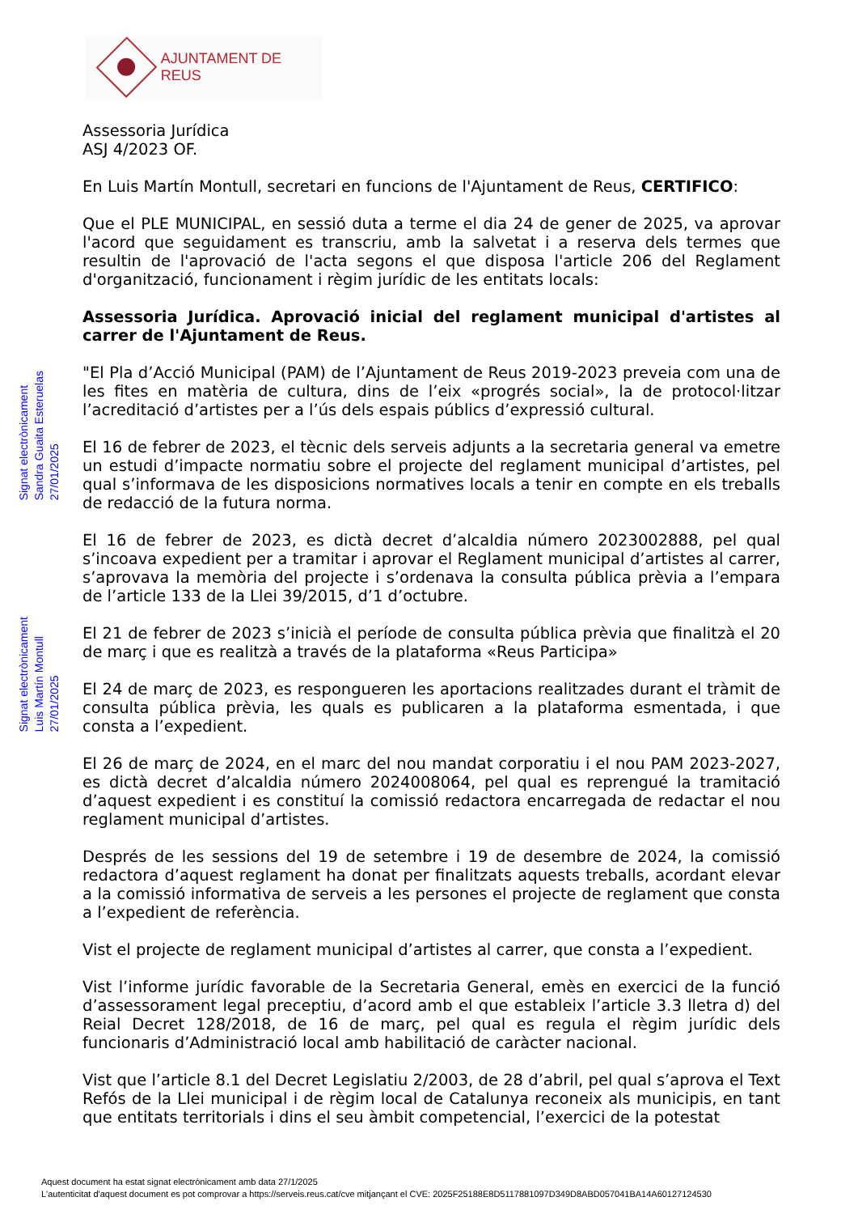AJUNTAMENT DE REUS
Signat electrònicament
Sandra Guaita Esteruelas
27/01/2025
Signat electrònicament
Luis Martín Montull
27/01/2025
Assessoria Jurídica
ASJ 4/2023 OF.
En Luis Martín Montull, secretari en funcions de l'Ajuntament de Reus, CERTIFICO:
Que el PLE MUNICIPAL, en sessió duta a terme el dia 24 de gener de 2025, va aprovar l'acord que seguidament es transcriu, amb la salvetat i a reserva dels termes que resultin de l'aprovació de l'acta segons el que disposa l'article 206 del Reglament d'organització, funcionament i règim jurídic de les entitats locals:
Assessoria Jurídica. Aprovació inicial del reglament municipal d'artistes al carrer de l'Ajuntament de Reus.
"El Pla d’Acció Municipal (PAM) de l’Ajuntament de Reus 2019-2023 preveia com una de les fites en matèria de cultura, dins de l’eix «progrés social», la de protocol·litzar l’acreditació d’artistes per a l’ús dels espais públics d’expressió cultural.
El 16 de febrer de 2023, el tècnic dels serveis adjunts a la secretaria general va emetre un estudi d’impacte normatiu sobre el projecte del reglament municipal d’artistes, pel qual s’informava de les disposicions normatives locals a tenir en compte en els treballs de redacció de la futura norma.
El 16 de febrer de 2023, es dictà decret d’alcaldia número 2023002888, pel qual s’incoava expedient per a tramitar i aprovar el Reglament municipal d’artistes al carrer, s’aprovava la memòria del projecte i s’ordenava la consulta pública prèvia a l’empara de l’article 133 de la Llei 39/2015, d’1 d’octubre.
El 21 de febrer de 2023 s’inicià el període de consulta pública prèvia que finalitzà el 20 de març i que es realitzà a través de la plataforma «Reus Participa»
El 24 de març de 2023, es respongueren les aportacions realitzades durant el tràmit de consulta pública prèvia, les quals es publicaren a la plataforma esmentada, i que consta a l’expedient.
El 26 de març de 2024, en el marc del nou mandat corporatiu i el nou PAM 2023-2027, es dictà decret d’alcaldia número 2024008064, pel qual es reprengué la tramitació d’aquest expedient i es constituí la comissió redactora encarregada de redactar el nou reglament municipal d’artistes.
Després de les sessions del 19 de setembre i 19 de desembre de 2024, la comissió redactora d’aquest reglament ha donat per finalitzats aquests treballs, acordant elevar a la comissió informativa de serveis a les persones el projecte de reglament que consta a l’expedient de referència.
Vist el projecte de reglament municipal d’artistes al carrer, que consta a l’expedient.
Vist l’informe jurídic favorable de la Secretaria General, emès en exercici de la funció d’assessorament legal preceptiu, d’acord amb el que estableix l’article 3.3 lletra d) del Reial Decret 128/2018, de 16 de març, pel qual es regula el règim jurídic dels funcionaris d’Administració local amb habilitació de caràcter nacional.
Vist que l’article 8.1 del Decret Legislatiu 2/2003, de 28 d’abril, pel qual s’aprova el Text Refós de la Llei municipal i de règim local de Catalunya reconeix als municipis, en tant que entitats territorials i dins el seu àmbit competencial, l’exercici de la potestat
Aquest document ha estat signat electrònicament amb data 27/1/2025
L'autenticitat d'aquest document es pot comprovar a https://serveis.reus.cat/cve mitjançant el CVE: 2025F25188E8D5117881097D349D8ABD057041BA14A60127124530